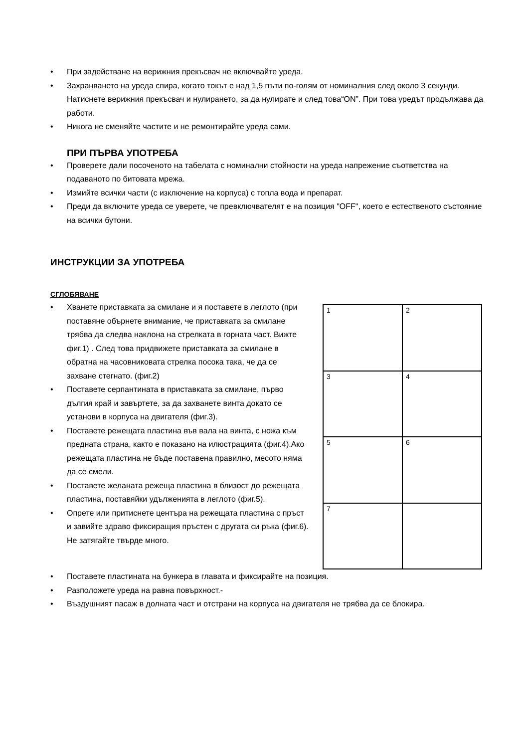• При задействане на верижния прекъсвач не включвайте уреда.
• Захранването на уреда спира, когато токът е над 1,5 пъти по-голям от номиналния след около 3 секунди. Натиснете верижния прекъсвач и нулирането, за да нулирате и след това“ON”. При това уредът продължава да работи.
• Никога не сменяйте частите и не ремонтирайте уреда сами.
ПРИ ПЪРВА УПОТРЕБА
• Проверете дали посоченото на табелата с номинални стойности на уреда напрежение съответства на подаваното по битовата мрежа.
• Измийте всички части (с изключение на корпуса) с топла вода и препарат.
• Преди да включите уреда се уверете, че превключвателят е на позиция "OFF", което е естественото състояние на всички бутони.
ИНСТРУКЦИИ ЗА УПОТРЕБА
СГЛОБЯВАНЕ
• Хванете приставката за смилане и я поставете в леглото (при поставяне обърнете внимание, че приставката за смилане трябва да следва наклона на стрелката в горната част. Вижте фиг.1) . След това придвижете приставката за смилане в обратна на часовниковата стрелка посока така, че да се захване стегнато. (фиг.2)
• Поставете серпантината в приставката за смилане, първо дългия край и завъртете, за да захванете винта докато се установи в корпуса на двигателя (фиг.3).
• Поставете режещата пластина във вала на винта, с ножа към предната страна, както е показано на илюстрацията (фиг.4).Ако режещата пластина не бъде поставена правилно, месото няма да се смели.
• Поставете желаната режеща пластина в близост до режещата пластина, поставяйки удълженията в леглото (фиг.5).
• Опрете или притиснете центъра на режещата пластина с пръст и завийте здраво фиксиращия пръстен с другата си ръка (фиг.6). Не затягайте твърде много.
1
2
3
4
5
6
7
• Поставете пластината на бункера в главата и фиксирайте на позиция.
• Разположете уреда на равна повърхност.-
• Въздушният пасаж в долната част и отстрани на корпуса на двигателя не трябва да се блокира.